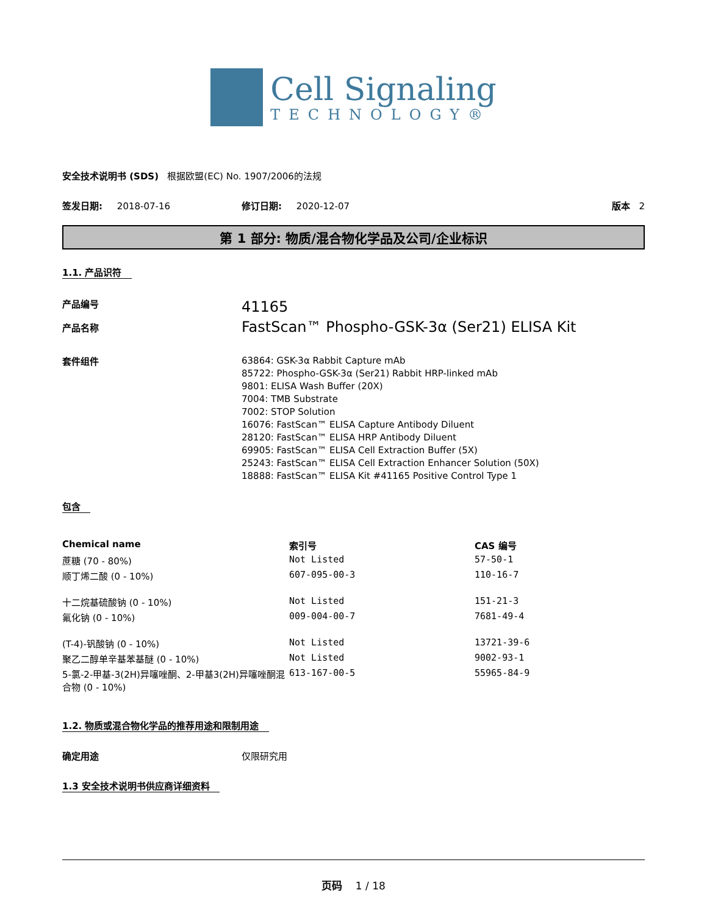Cell Signaling
TECHNOLOGY®
安全技术说明书 (SDS) 根据欧盟(EC) No. 1907/2006的法规
签发日期: 2018-07-16 修订日期: 2020-12-07 版本 2
第 1 部分: 物质/混合物化学品及公司/企业标识
1.1. 产品识符
产品编号
产品名称
41165
FastScan™ Phospho-GSK-3α (Ser21) ELISA Kit
套件组件
63864: GSK-3α Rabbit Capture mAb
85722: Phospho-GSK-3α (Ser21) Rabbit HRP-linked mAb
9801: ELISA Wash Buffer (20X)
7004: TMB Substrate
7002: STOP Solution
16076: FastScan™ ELISA Capture Antibody Diluent
28120: FastScan™ ELISA HRP Antibody Diluent
69905: FastScan™ ELISA Cell Extraction Buffer (5X)
25243: FastScan™ ELISA Cell Extraction Enhancer Solution (50X)
18888: FastScan™ ELISA Kit #41165 Positive Control Type 1
包含
| Chemical name | 索引号 | CAS 编号 |
| --- | --- | --- |
| 蔗糖 (70 - 80%) | Not Listed | 57-50-1 |
| 顺丁烯二酸 (0 - 10%) | 607-095-00-3 | 110-16-7 |
| 十二烷基硫酸钠 (0 - 10%) | Not Listed | 151-21-3 |
| 氟化钠 (0 - 10%) | 009-004-00-7 | 7681-49-4 |
| (T-4)-钒酸钠 (0 - 10%) | Not Listed | 13721-39-6 |
| 聚乙二醇单辛基苯基醚 (0 - 10%) | Not Listed | 9002-93-1 |
| 5-氯-2-甲基-3(2H)异噻唑酮、2-甲基3(2H)异噻唑酮混合物 (0 - 10%) | 613-167-00-5 | 55965-84-9 |
1.2. 物质或混合物化学品的推荐用途和限制用途
确定用途 仅限研究用
1.3 安全技术说明书供应商详细资料
页码 1 / 18